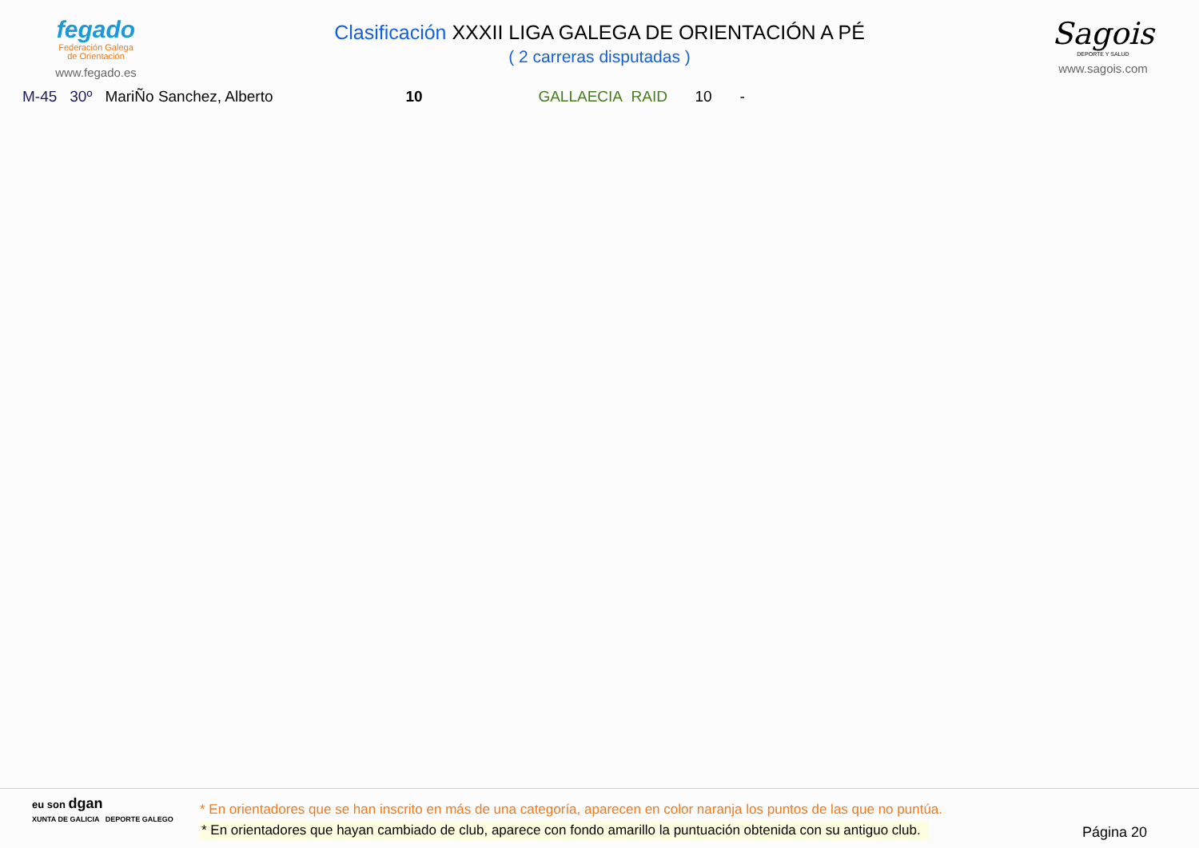fegado
Federación Galega
de Orientación
www.fegado.es
Clasificación XXXII LIGA GALEGA DE ORIENTACIÓN A PÉ
( 2 carreras disputadas )
Sagois
DEPORTE Y SALUD
www.sagois.com
| M-45 | 30º | MariÑo Sanchez, Alberto | 10 | GALLAECIA RAID | 10 | - |
eu son dgan
XUNTA DE GALICIA DEPORTE GALEGO
* En orientadores que se han inscrito en más de una categoría, aparecen en color naranja los puntos de las que no puntúa.
* En orientadores que hayan cambiado de club, aparece con fondo amarillo la puntuación obtenida con su antiguo club.
Página 20